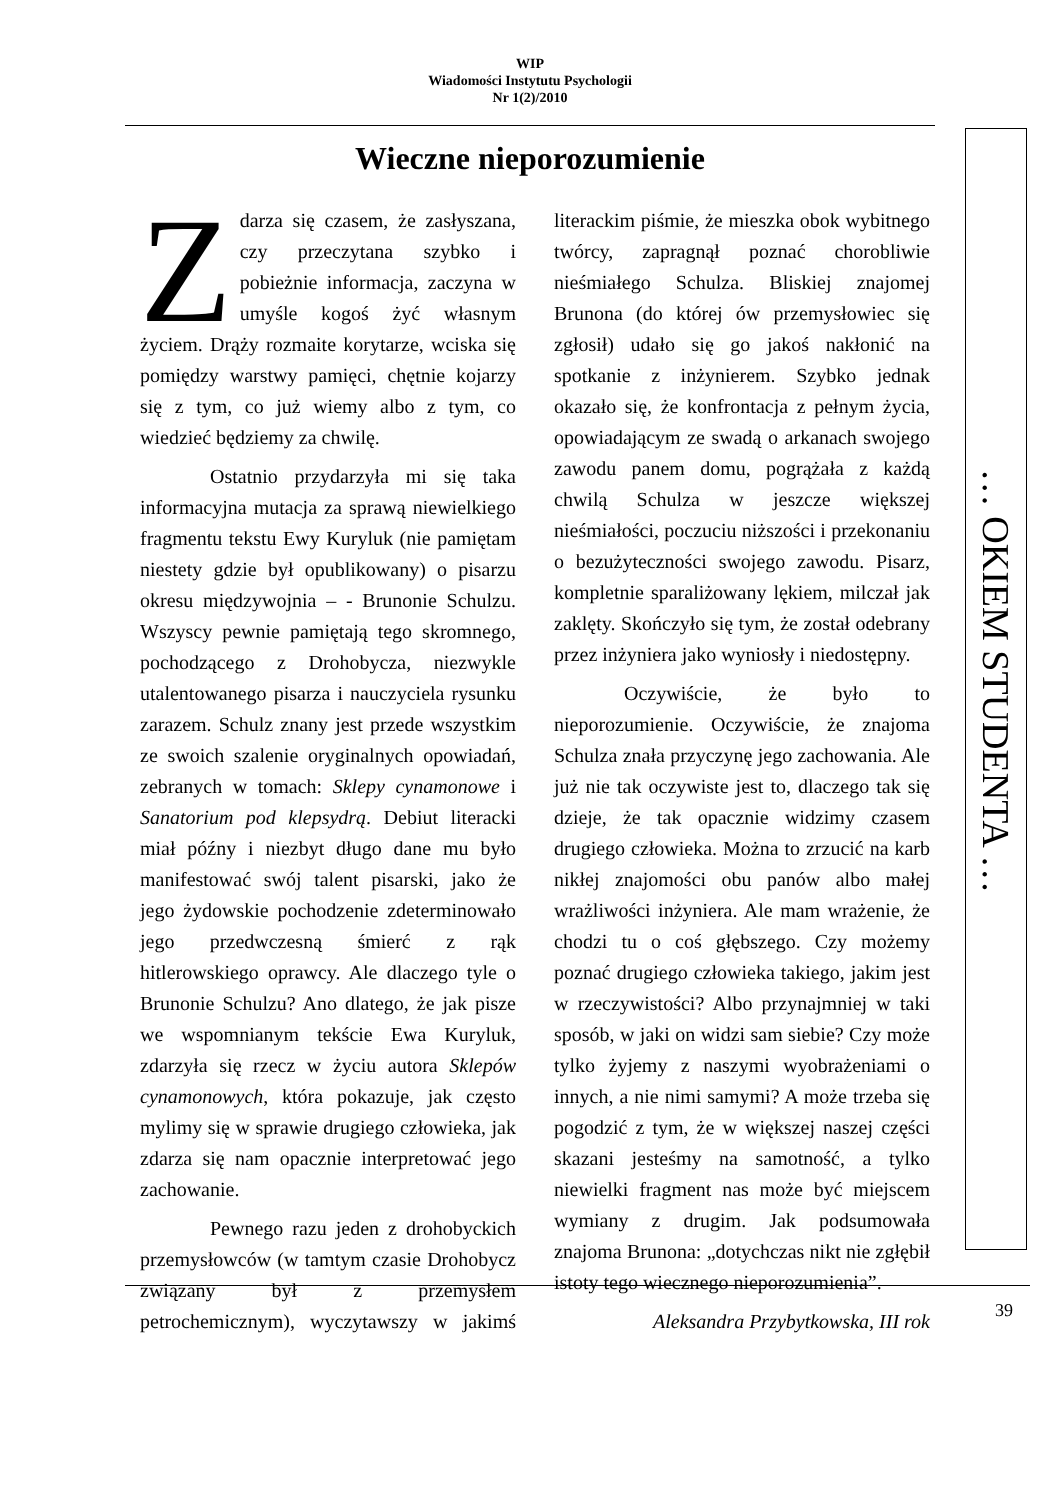WIP
Wiadomości Instytutu Psychologii
Nr 1(2)/2010
Wieczne nieporozumienie
Zdarza się czasem, że zasłyszana, czy przeczytana szybko i pobieżnie informacja, zaczyna w umyśle kogoś żyć własnym życiem. Drąży rozmaite korytarze, wciska się pomiędzy warstwy pamięci, chętnie kojarzy się z tym, co już wiemy albo z tym, co wiedzieć będziemy za chwilę.
Ostatnio przydarzyła mi się taka informacyjna mutacja za sprawą niewielkiego fragmentu tekstu Ewy Kuryluk (nie pamiętam niestety gdzie był opublikowany) o pisarzu okresu międzywojnia – - Brunonie Schulzu. Wszyscy pewnie pamiętają tego skromnego, pochodzącego z Drohobycza, niezwykle utalentowanego pisarza i nauczyciela rysunku zarazem. Schulz znany jest przede wszystkim ze swoich szalenie oryginalnych opowiadań, zebranych w tomach: Sklepy cynamonowe i Sanatorium pod klepsydrą. Debiut literacki miał późny i niezbyt długo dane mu było manifestować swój talent pisarski, jako że jego żydowskie pochodzenie zdeterminowało jego przedwczesną śmierć z rąk hitlerowskiego oprawcy. Ale dlaczego tyle o Brunonie Schulzu? Ano dlatego, że jak pisze we wspomnianym tekście Ewa Kuryluk, zdarzyła się rzecz w życiu autora Sklepów cynamonowych, która pokazuje, jak często mylimy się w sprawie drugiego człowieka, jak zdarza się nam opacznie interpretować jego zachowanie.
Pewnego razu jeden z drohobyckich przemysłowców (w tamtym czasie Drohobycz związany był z przemysłem petrochemicznym), wyczytawszy w jakimś literackim piśmie, że mieszka obok wybitnego twórcy, zapragnął poznać chorobliwie nieśmiałego Schulza. Bliskiej znajomej Brunona (do której ów przemysłowiec się zgłosił) udało się go jakoś nakłonić na spotkanie z inżynierem. Szybko jednak okazało się, że konfrontacja z pełnym życia, opowiadającym ze swadą o arkanach swojego zawodu panem domu, pogrążała z każdą chwilą Schulza w jeszcze większej nieśmiałości, poczuciu niższości i przekonaniu o bezużyteczności swojego zawodu. Pisarz, kompletnie sparaliżowany lękiem, milczał jak zaklęty. Skończyło się tym, że został odebrany przez inżyniera jako wyniosły i niedostępny.
Oczywiście, że było to nieporozumienie. Oczywiście, że znajoma Schulza znała przyczynę jego zachowania. Ale już nie tak oczywiste jest to, dlaczego tak się dzieje, że tak opacznie widzimy czasem drugiego człowieka. Można to zrzucić na karb nikłej znajomości obu panów albo małej wrażliwości inżyniera. Ale mam wrażenie, że chodzi tu o coś głębszego. Czy możemy poznać drugiego człowieka takiego, jakim jest w rzeczywistości? Albo przynajmniej w taki sposób, w jaki on widzi sam siebie? Czy może tylko żyjemy z naszymi wyobrażeniami o innych, a nie nimi samymi? A może trzeba się pogodzić z tym, że w większej naszej części skazani jesteśmy na samotność, a tylko niewielki fragment nas może być miejscem wymiany z drugim. Jak podsumowała znajoma Brunona: „dotychczas nikt nie zgłębił istoty tego wiecznego nieporozumienia”.
Aleksandra Przybytkowska, III rok
… OKIEM STUDENTA …
39